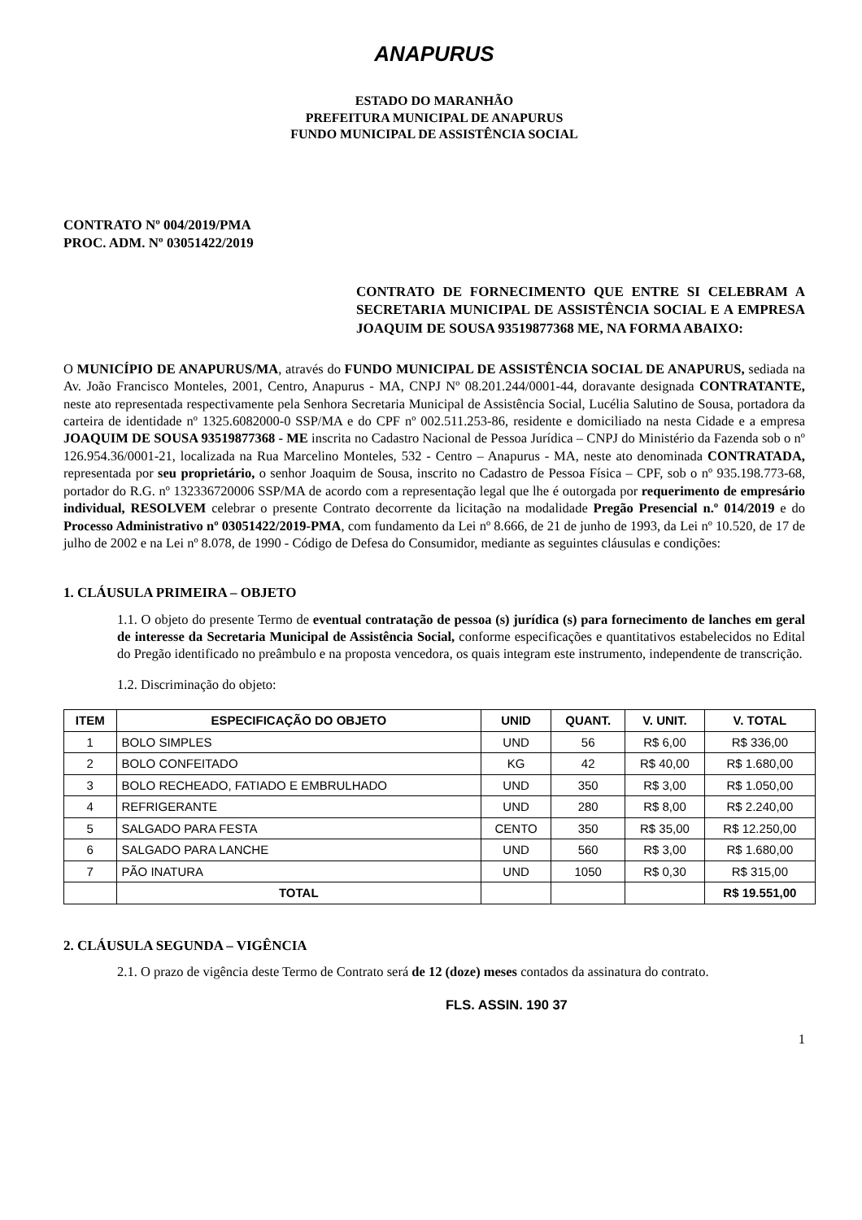ANAPURUS
ESTADO DO MARANHÃO
PREFEITURA MUNICIPAL DE ANAPURUS
FUNDO MUNICIPAL DE ASSISTÊNCIA SOCIAL
CONTRATO Nº 004/2019/PMA
PROC. ADM. Nº 03051422/2019
CONTRATO DE FORNECIMENTO QUE ENTRE SI CELEBRAM A SECRETARIA MUNICIPAL DE ASSISTÊNCIA SOCIAL E A EMPRESA JOAQUIM DE SOUSA 93519877368 ME, NA FORMA ABAIXO:
O MUNICÍPIO DE ANAPURUS/MA, através do FUNDO MUNICIPAL DE ASSISTÊNCIA SOCIAL DE ANAPURUS, sediada na Av. João Francisco Monteles, 2001, Centro, Anapurus - MA, CNPJ Nº 08.201.244/0001-44, doravante designada CONTRATANTE, neste ato representada respectivamente pela Senhora Secretaria Municipal de Assistência Social, Lucélia Salutino de Sousa, portadora da carteira de identidade nº 1325.6082000-0 SSP/MA e do CPF nº 002.511.253-86, residente e domiciliado na nesta Cidade e a empresa JOAQUIM DE SOUSA 93519877368 - ME inscrita no Cadastro Nacional de Pessoa Jurídica – CNPJ do Ministério da Fazenda sob o nº 126.954.36/0001-21, localizada na Rua Marcelino Monteles, 532 - Centro – Anapurus - MA, neste ato denominada CONTRATADA, representada por seu proprietário, o senhor Joaquim de Sousa, inscrito no Cadastro de Pessoa Física – CPF, sob o nº 935.198.773-68, portador do R.G. nº 132336720006 SSP/MA de acordo com a representação legal que lhe é outorgada por requerimento de empresário individual, RESOLVEM celebrar o presente Contrato decorrente da licitação na modalidade Pregão Presencial n.º 014/2019 e do Processo Administrativo nº 03051422/2019-PMA, com fundamento da Lei nº 8.666, de 21 de junho de 1993, da Lei nº 10.520, de 17 de julho de 2002 e na Lei nº 8.078, de 1990 - Código de Defesa do Consumidor, mediante as seguintes cláusulas e condições:
1. CLÁUSULA PRIMEIRA – OBJETO
1.1. O objeto do presente Termo de eventual contratação de pessoa (s) jurídica (s) para fornecimento de lanches em geral de interesse da Secretaria Municipal de Assistência Social, conforme especificações e quantitativos estabelecidos no Edital do Pregão identificado no preâmbulo e na proposta vencedora, os quais integram este instrumento, independente de transcrição.
1.2. Discriminação do objeto:
| ITEM | ESPECIFICAÇÃO DO OBJETO | UNID | QUANT. | V. UNIT. | V. TOTAL |
| --- | --- | --- | --- | --- | --- |
| 1 | BOLO SIMPLES | UND | 56 | R$ 6,00 | R$ 336,00 |
| 2 | BOLO CONFEITADO | KG | 42 | R$ 40,00 | R$ 1.680,00 |
| 3 | BOLO RECHEADO, FATIADO E EMBRULHADO | UND | 350 | R$ 3,00 | R$ 1.050,00 |
| 4 | REFRIGERANTE | UND | 280 | R$ 8,00 | R$ 2.240,00 |
| 5 | SALGADO PARA FESTA | CENTO | 350 | R$ 35,00 | R$ 12.250,00 |
| 6 | SALGADO PARA LANCHE | UND | 560 | R$ 3,00 | R$ 1.680,00 |
| 7 | PÃO INATURA | UND | 1050 | R$ 0,30 | R$ 315,00 |
| | TOTAL | | | | R$ 19.551,00 |
2. CLÁUSULA SEGUNDA – VIGÊNCIA
2.1. O prazo de vigência deste Termo de Contrato será de 12 (doze) meses contados da assinatura do contrato.
FLS. ASSIN. 190 37
1